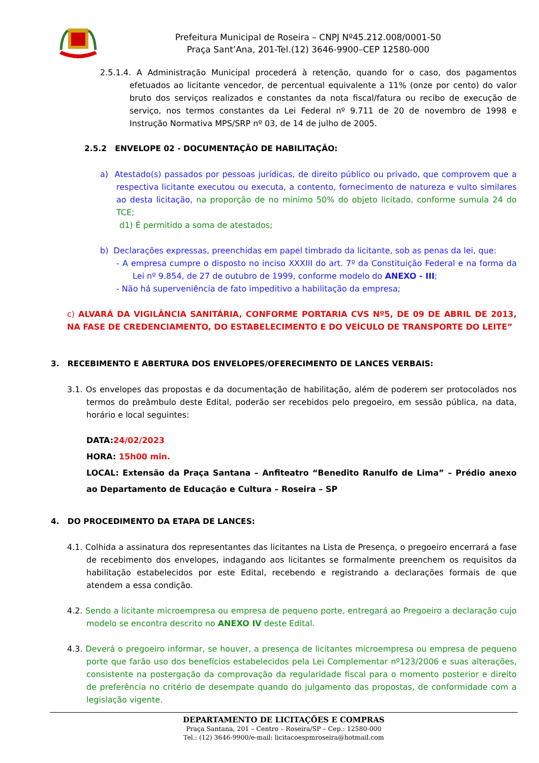Prefeitura Municipal de Roseira – CNPJ Nº45.212.008/0001-50
Praça Sant’Ana, 201-Tel.(12) 3646-9900–CEP 12580-000
2.5.1.4. A Administração Municipal procederá à retenção, quando for o caso, dos pagamentos efetuados ao licitante vencedor, de percentual equivalente a 11% (onze por cento) do valor bruto dos serviços realizados e constantes da nota fiscal/fatura ou recibo de execução de serviço, nos termos constantes da Lei Federal nº 9.711 de 20 de novembro de 1998 e Instrução Normativa MPS/SRP nº 03, de 14 de julho de 2005.
2.5.2 ENVELOPE 02 - DOCUMENTAÇÃO DE HABILITAÇÃO:
a) Atestado(s) passados por pessoas jurídicas, de direito público ou privado, que comprovem que a respectiva licitante executou ou executa, a contento, fornecimento de natureza e vulto similares ao desta licitação, na proporção de no mínimo 50% do objeto licitado, conforme sumula 24 do TCE;
d1) É permitido a soma de atestados;
b) Declarações expressas, preenchidas em papel timbrado da licitante, sob as penas da lei, que:
- A empresa cumpre o disposto no inciso XXXIII do art. 7º da Constituição Federal e na forma da Lei nº 9.854, de 27 de outubro de 1999, conforme modelo do ANEXO - III;
- Não há superveniência de fato impeditivo a habilitação da empresa;
c) ALVARÁ DA VIGILÂNCIA SANITÁRIA, CONFORME PORTARIA CVS Nº5, DE 09 DE ABRIL DE 2013, NA FASE DE CREDENCIAMENTO, DO ESTABELECIMENTO E DO VEÍCULO DE TRANSPORTE DO LEITE”
3. RECEBIMENTO E ABERTURA DOS ENVELOPES/OFERECIMENTO DE LANCES VERBAIS:
3.1. Os envelopes das propostas e da documentação de habilitação, além de poderem ser protocolados nos termos do preâmbulo deste Edital, poderão ser recebidos pelo pregoeiro, em sessão pública, na data, horário e local seguintes:
DATA:24/02/2023
HORA: 15h00 min.
LOCAL: Extensão da Praça Santana – Anfiteatro “Benedito Ranulfo de Lima” – Prédio anexo ao Departamento de Educação e Cultura – Roseira – SP
4. DO PROCEDIMENTO DA ETAPA DE LANCES:
4.1. Colhida a assinatura dos representantes das licitantes na Lista de Presença, o pregoeiro encerrará a fase de recebimento dos envelopes, indagando aos licitantes se formalmente preenchem os requisitos da habilitação estabelecidos por este Edital, recebendo e registrando a declarações formais de que atendem a essa condição.
4.2. Sendo a licitante microempresa ou empresa de pequeno porte, entregará ao Pregoeiro a declaração cujo modelo se encontra descrito no ANEXO IV deste Edital.
4.3. Deverá o pregoeiro informar, se houver, a presença de licitantes microempresa ou empresa de pequeno porte que farão uso dos benefícios estabelecidos pela Lei Complementar nº123/2006 e suas alterações, consistente na postergação da comprovação da regularidade fiscal para o momento posterior e direito de preferência no critério de desempate quando do julgamento das propostas, de conformidade com a legislação vigente.
DEPARTAMENTO DE LICITAÇÕES E COMPRAS
Praça Santana, 201 – Centro – Roseira/SP – Cep.: 12580-000
Tel.: (12) 3646-9900/e-mail: licitacoespmroseira@hotmail.com